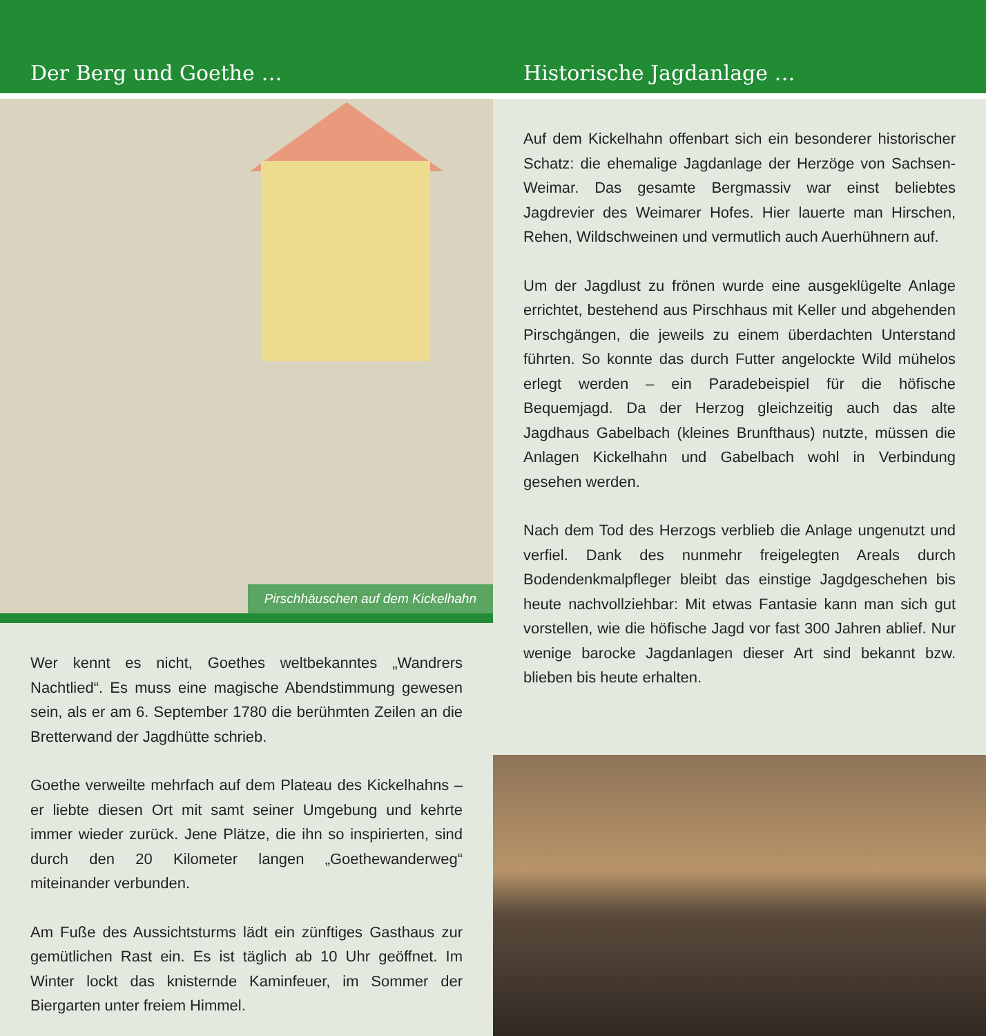Der Berg und Goethe …
Historische Jagdanlage …
Pirschhäuschen auf dem Kickelhahn
Wer kennt es nicht, Goethes weltbekanntes „Wandrers Nachtlied“. Es muss eine magische Abendstimmung gewesen sein, als er am 6. September 1780 die berühmten Zeilen an die Bretterwand der Jagdhütte schrieb.
Goethe verweilte mehrfach auf dem Plateau des Kickelhahns – er liebte diesen Ort mit samt seiner Umgebung und kehrte immer wieder zurück. Jene Plätze, die ihn so inspirierten, sind durch den 20 Kilometer langen „Goethewanderweg“ miteinander verbunden.
Am Fuße des Aussichtsturms lädt ein zünftiges Gasthaus zur gemütlichen Rast ein. Es ist täglich ab 10 Uhr geöffnet. Im Winter lockt das knisternde Kaminfeuer, im Sommer der Biergarten unter freiem Himmel.
Auf dem Kickelhahn offenbart sich ein besonderer historischer Schatz: die ehemalige Jagdanlage der Herzöge von Sachsen-Weimar. Das gesamte Bergmassiv war einst beliebtes Jagdrevier des Weimarer Hofes. Hier lauerte man Hirschen, Rehen, Wildschweinen und vermutlich auch Auerhühnern auf.
Um der Jagdlust zu frönen wurde eine ausgeklügelte Anlage errichtet, bestehend aus Pirschhaus mit Keller und abgehenden Pirschgängen, die jeweils zu einem überdachten Unterstand führten. So konnte das durch Futter angelockte Wild mühelos erlegt werden – ein Paradebeispiel für die höfische Bequemjagd. Da der Herzog gleichzeitig auch das alte Jagdhaus Gabelbach (kleines Brunfthaus) nutzte, müssen die Anlagen Kickelhahn und Gabelbach wohl in Verbindung gesehen werden.
Nach dem Tod des Herzogs verblieb die Anlage ungenutzt und verfiel. Dank des nunmehr freigelegten Areals durch Bodendenkmalpfleger bleibt das einstige Jagdgeschehen bis heute nachvollziehbar: Mit etwas Fantasie kann man sich gut vorstellen, wie die höfische Jagd vor fast 300 Jahren ablief. Nur wenige barocke Jagdanlagen dieser Art sind bekannt bzw. blieben bis heute erhalten.